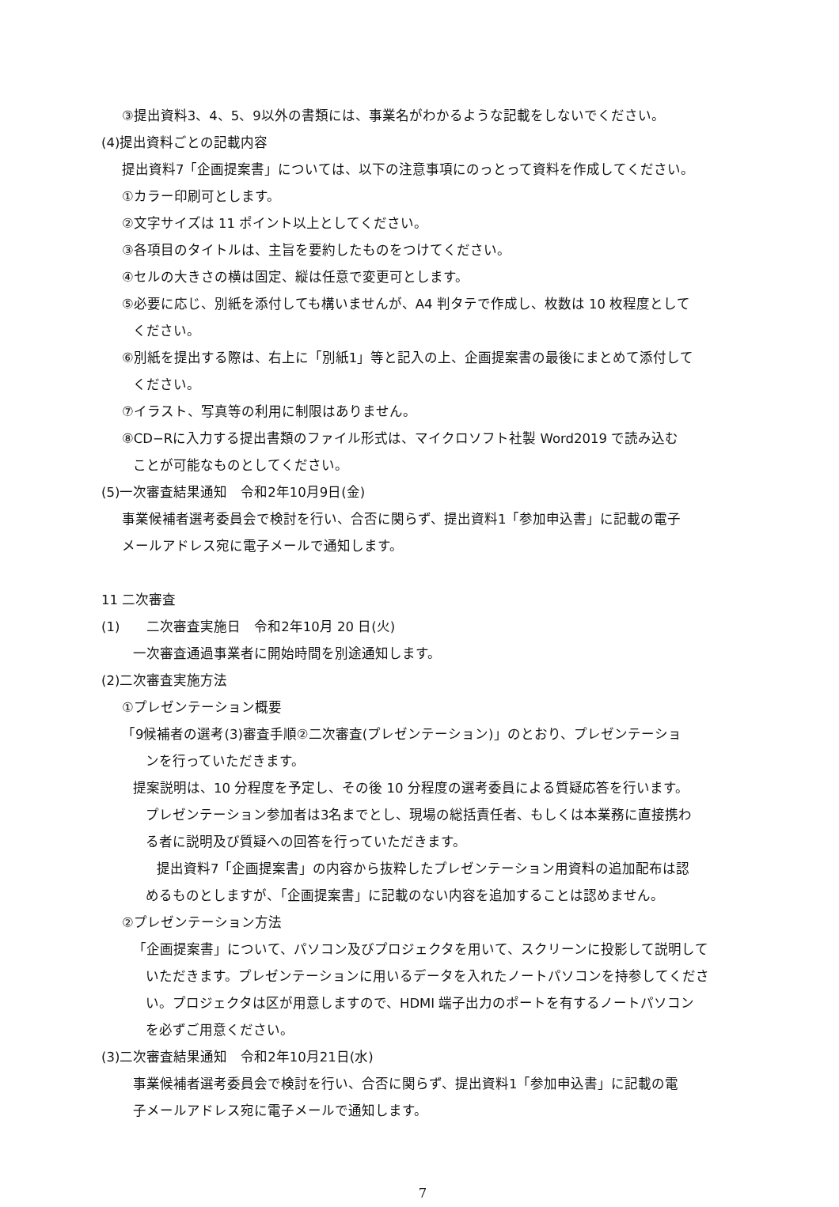③提出資料3、4、5、9以外の書類には、事業名がわかるような記載をしないでください。
(4)提出資料ごとの記載内容
提出資料7「企画提案書」については、以下の注意事項にのっとって資料を作成してください。
①カラー印刷可とします。
②文字サイズは 11 ポイント以上としてください。
③各項目のタイトルは、主旨を要約したものをつけてください。
④セルの大きさの横は固定、縦は任意で変更可とします。
⑤必要に応じ、別紙を添付しても構いませんが、A4 判タテで作成し、枚数は 10 枚程度として
ください。
⑥別紙を提出する際は、右上に「別紙1」等と記入の上、企画提案書の最後にまとめて添付して
ください。
⑦イラスト、写真等の利用に制限はありません。
⑧CD−Rに入力する提出書類のファイル形式は、マイクロソフト社製 Word2019 で読み込む
ことが可能なものとしてください。
(5)一次審査結果通知　令和2年10月9日(金)
事業候補者選考委員会で検討を行い、合否に関らず、提出資料1「参加申込書」に記載の電子
メールアドレス宛に電子メールで通知します。
11 二次審査
(1)　　二次審査実施日　令和2年10月 20 日(火)
一次審査通過事業者に開始時間を別途通知します。
(2)二次審査実施方法
①プレゼンテーション概要
「9候補者の選考(3)審査手順②二次審査(プレゼンテーション)」のとおり、プレゼンテーショ
ンを行っていただきます。
提案説明は、10 分程度を予定し、その後 10 分程度の選考委員による質疑応答を行います。
プレゼンテーション参加者は3名までとし、現場の総括責任者、もしくは本業務に直接携わ
る者に説明及び質疑への回答を行っていただきます。
提出資料7「企画提案書」の内容から抜粋したプレゼンテーション用資料の追加配布は認
めるものとしますが、「企画提案書」に記載のない内容を追加することは認めません。
②プレゼンテーション方法
「企画提案書」について、パソコン及びプロジェクタを用いて、スクリーンに投影して説明して
いただきます。プレゼンテーションに用いるデータを入れたノートパソコンを持参してくださ
い。プロジェクタは区が用意しますので、HDMI 端子出力のポートを有するノートパソコン
を必ずご用意ください。
(3)二次審査結果通知　令和2年10月21日(水)
事業候補者選考委員会で検討を行い、合否に関らず、提出資料1「参加申込書」に記載の電
子メールアドレス宛に電子メールで通知します。
7